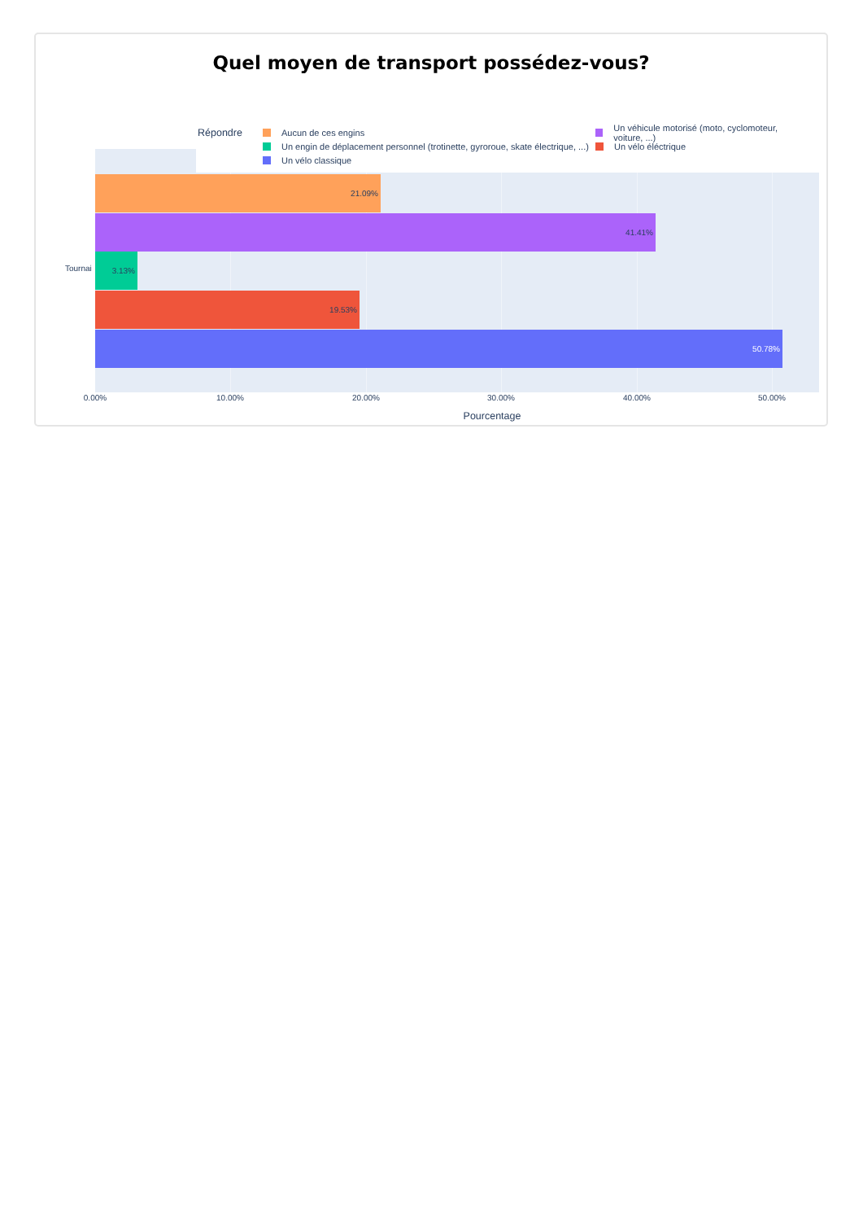Quel moyen de transport possédez-vous?
Répondre
Aucun de ces engins
Un véhicule motorisé (moto, cyclomoteur, voiture, ...)
Un engin de déplacement personnel (trotinette, gyroroue, skate électrique, ...)
Un vélo éléctrique
Un vélo classique
Tournai
21.09%
41.41%
3.13%
19.53%
50.78%
0.00% 10.00% 20.00% 30.00% 40.00% 50.00%
Pourcentage